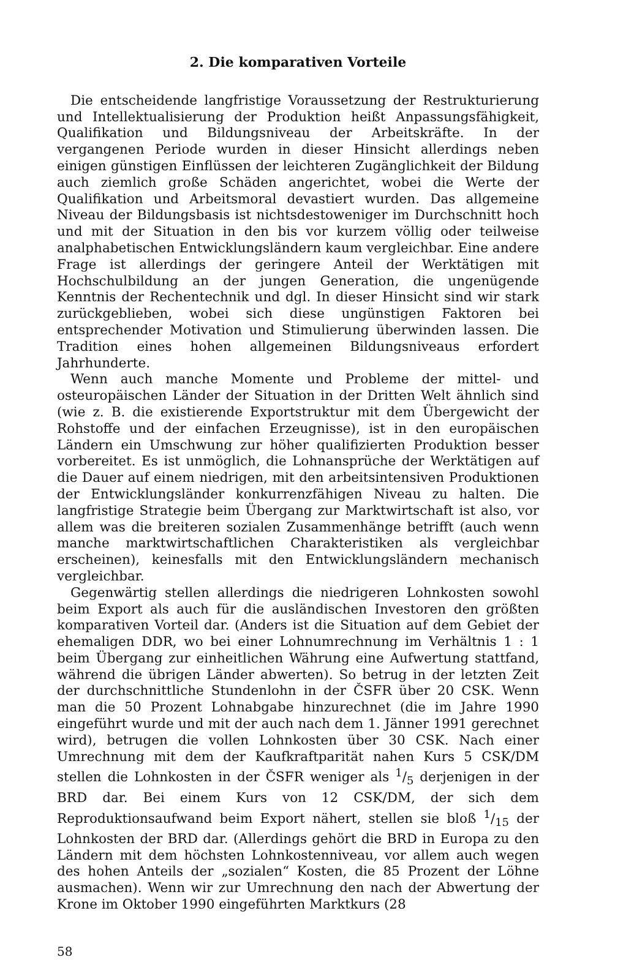2. Die komparativen Vorteile
Die entscheidende langfristige Voraussetzung der Restrukturierung und Intellektualisierung der Produktion heißt Anpassungsfähigkeit, Qualifikation und Bildungsniveau der Arbeitskräfte. In der vergangenen Periode wurden in dieser Hinsicht allerdings neben einigen günstigen Einflüssen der leichteren Zugänglichkeit der Bildung auch ziemlich große Schäden angerichtet, wobei die Werte der Qualifikation und Arbeitsmoral devastiert wurden. Das allgemeine Niveau der Bildungsbasis ist nichtsdestoweniger im Durchschnitt hoch und mit der Situation in den bis vor kurzem völlig oder teilweise analphabetischen Entwicklungsländern kaum vergleichbar. Eine andere Frage ist allerdings der geringere Anteil der Werktätigen mit Hochschulbildung an der jungen Generation, die ungenügende Kenntnis der Rechentechnik und dgl. In dieser Hinsicht sind wir stark zurückgeblieben, wobei sich diese ungünstigen Faktoren bei entsprechender Motivation und Stimulierung überwinden lassen. Die Tradition eines hohen allgemeinen Bildungsniveaus erfordert Jahrhunderte.
Wenn auch manche Momente und Probleme der mittel- und osteuropäischen Länder der Situation in der Dritten Welt ähnlich sind (wie z. B. die existierende Exportstruktur mit dem Übergewicht der Rohstoffe und der einfachen Erzeugnisse), ist in den europäischen Ländern ein Umschwung zur höher qualifizierten Produktion besser vorbereitet. Es ist unmöglich, die Lohnansprüche der Werktätigen auf die Dauer auf einem niedrigen, mit den arbeitsintensiven Produktionen der Entwicklungsländer konkurrenzfähigen Niveau zu halten. Die langfristige Strategie beim Übergang zur Marktwirtschaft ist also, vor allem was die breiteren sozialen Zusammenhänge betrifft (auch wenn manche marktwirtschaftlichen Charakteristiken als vergleichbar erscheinen), keinesfalls mit den Entwicklungsländern mechanisch vergleichbar.
Gegenwärtig stellen allerdings die niedrigeren Lohnkosten sowohl beim Export als auch für die ausländischen Investoren den größten komparativen Vorteil dar. (Anders ist die Situation auf dem Gebiet der ehemaligen DDR, wo bei einer Lohnumrechnung im Verhältnis 1 : 1 beim Übergang zur einheitlichen Währung eine Aufwertung stattfand, während die übrigen Länder abwerten). So betrug in der letzten Zeit der durchschnittliche Stundenlohn in der ČSFR über 20 CSK. Wenn man die 50 Prozent Lohnabgabe hinzurechnet (die im Jahre 1990 eingeführt wurde und mit der auch nach dem 1. Jänner 1991 gerechnet wird), betrugen die vollen Lohnkosten über 30 CSK. Nach einer Umrechnung mit dem der Kaufkraftparität nahen Kurs 5 CSK/DM stellen die Lohnkosten in der ČSFR weniger als 1/5 derjenigen in der BRD dar. Bei einem Kurs von 12 CSK/DM, der sich dem Reproduktionsaufwand beim Export nähert, stellen sie bloß 1/15 der Lohnkosten der BRD dar. (Allerdings gehört die BRD in Europa zu den Ländern mit dem höchsten Lohnkostenniveau, vor allem auch wegen des hohen Anteils der „sozialen“ Kosten, die 85 Prozent der Löhne ausmachen). Wenn wir zur Umrechnung den nach der Abwertung der Krone im Oktober 1990 eingeführten Marktkurs (28
58